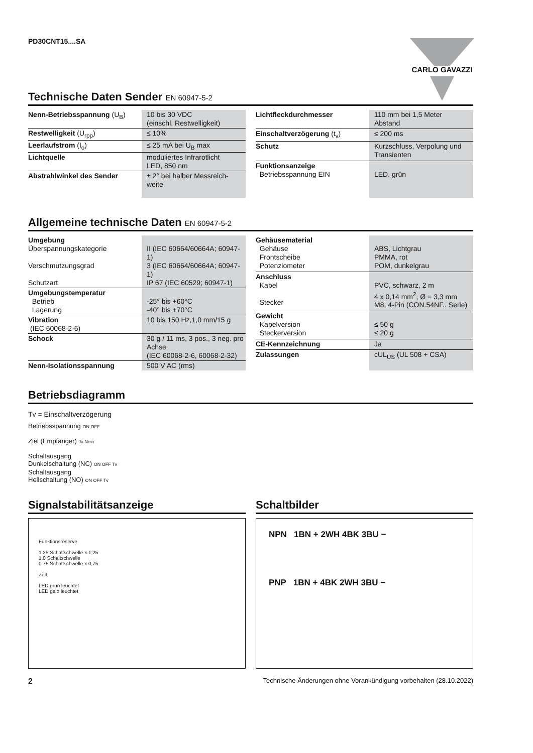PD30CNT15....SA CARLO GAVAZZI
Technische Daten Sender EN 60947-5-2
| Nenn-Betriebsspannung (U<sub>B</sub>) | 10 bis 30 VDC (einschl. Restwelligkeit) |
| Restwelligkeit (U<sub>rpp</sub>) | ≤ 10% |
| Leerlaufstrom (I<sub>o</sub>) | ≤ 25 mA bei U<sub>B</sub> max |
| Lichtquelle | moduliertes Infrarotlicht LED, 850 nm |
| Abstrahlwinkel des Sender | ± 2° bei halber Messreich- weite |
| Lichtfleckdurchmesser | 110 mm bei 1,5 Meter Abstand |
| Einschaltverzögerung (t<sub>v</sub>) | ≤ 200 ms |
| Schutz | Kurzschluss, Verpolung und Transienten |
| Funktionsanzeige Betriebsspannung EIN | LED, grün |
Allgemeine technische Daten EN 60947-5-2
| Umgebung Überspannungskategorie Verschmutzungsgrad Schutzart | II (IEC 60664/60664A; 60947-1) 3 (IEC 60664/60664A; 60947-1) IP 67 (IEC 60529; 60947-1) |
| Umgebungstemperatur Betrieb Lagerung | -25° bis +60°C -40° bis +70°C |
| Vibration (IEC 60068-2-6) | 10 bis 150 Hz,1,0 mm/15 g |
| Schock | 30 g / 11 ms, 3 pos., 3 neg. pro Achse (IEC 60068-2-6, 60068-2-32) |
| Nenn-Isolationsspannung | 500 V AC (rms) |
| Gehäusematerial Gehäuse Frontscheibe Potenziometer | ABS, Lichtgrau PMMA, rot POM, dunkelgrau |
| Anschluss Kabel Stecker | PVC, schwarz, 2 m 4 x 0,14 mm<sup>2</sup>, Ø = 3,3 mm M8, 4-Pin (CON.54NF.. Serie) |
| Gewicht Kabelversion Steckerversion | ≤ 50 g ≤ 20 g |
| CE-Kennzeichnung | Ja |
| Zulassungen | cUL<sub>US</sub> (UL 508 + CSA) |
Betriebsdiagramm
Tv = Einschaltverzögerung
Betriebsspannung ON OFF
Ziel (Empfänger) Ja Nein
Schaltausgang
Dunkelschaltung (NC) ON OFF Tv
Schaltausgang
Hellschaltung (NO) ON OFF Tv
Signalstabilitätsanzeige
Funktionsreserve
1.25 Schaltschwelle x 1,25
1.0 Schaltschwelle
0.75 Schaltschwelle x 0,75
Zeit
LED grün leuchtet
LED gelb leuchtet
Schaltbilder
NPN 1BN + 2WH 4BK 3BU −
PNP 1BN + 4BK 2WH 3BU −
2 Technische Änderungen ohne Vorankündigung vorbehalten (28.10.2022)